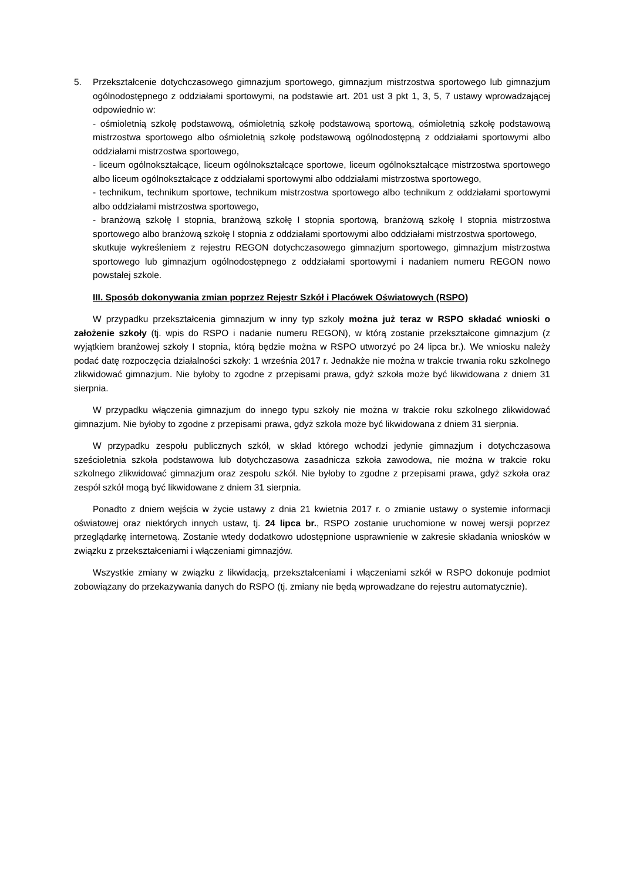5. Przekształcenie dotychczasowego gimnazjum sportowego, gimnazjum mistrzostwa sportowego lub gimnazjum ogólnodostępnego z oddziałami sportowymi, na podstawie art. 201 ust 3 pkt 1, 3, 5, 7 ustawy wprowadzającej odpowiednio w:
- ośmioletnią szkołę podstawową, ośmioletnią szkołę podstawową sportową, ośmioletnią szkołę podstawową mistrzostwa sportowego albo ośmioletnią szkołę podstawową ogólnodostępną z oddziałami sportowymi albo oddziałami mistrzostwa sportowego,
- liceum ogólnokształcące, liceum ogólnokształcące sportowe, liceum ogólnokształcące mistrzostwa sportowego albo liceum ogólnokształcące z oddziałami sportowymi albo oddziałami mistrzostwa sportowego,
- technikum, technikum sportowe, technikum mistrzostwa sportowego albo technikum z oddziałami sportowymi albo oddziałami mistrzostwa sportowego,
- branżową szkołę I stopnia, branżową szkołę I stopnia sportową, branżową szkołę I stopnia mistrzostwa sportowego albo branżową szkołę I stopnia z oddziałami sportowymi albo oddziałami mistrzostwa sportowego,
skutkuje wykreśleniem z rejestru REGON dotychczasowego gimnazjum sportowego, gimnazjum mistrzostwa sportowego lub gimnazjum ogólnodostępnego z oddziałami sportowymi i nadaniem numeru REGON nowo powstałej szkole.
III. Sposób dokonywania zmian poprzez Rejestr Szkół i Placówek Oświatowych (RSPO)
W przypadku przekształcenia gimnazjum w inny typ szkoły można już teraz w RSPO składać wnioski o założenie szkoły (tj. wpis do RSPO i nadanie numeru REGON), w którą zostanie przekształcone gimnazjum (z wyjątkiem branżowej szkoły I stopnia, którą będzie można w RSPO utworzyć po 24 lipca br.). We wniosku należy podać datę rozpoczęcia działalności szkoły: 1 września 2017 r. Jednakże nie można w trakcie trwania roku szkolnego zlikwidować gimnazjum. Nie byłoby to zgodne z przepisami prawa, gdyż szkoła może być likwidowana z dniem 31 sierpnia.
W przypadku włączenia gimnazjum do innego typu szkoły nie można w trakcie roku szkolnego zlikwidować gimnazjum. Nie byłoby to zgodne z przepisami prawa, gdyż szkoła może być likwidowana z dniem 31 sierpnia.
W przypadku zespołu publicznych szkół, w skład którego wchodzi jedynie gimnazjum i dotychczasowa sześcioletnia szkoła podstawowa lub dotychczasowa zasadnicza szkoła zawodowa, nie można w trakcie roku szkolnego zlikwidować gimnazjum oraz zespołu szkół. Nie byłoby to zgodne z przepisami prawa, gdyż szkoła oraz zespół szkół mogą być likwidowane z dniem 31 sierpnia.
Ponadto z dniem wejścia w życie ustawy z dnia 21 kwietnia 2017 r. o zmianie ustawy o systemie informacji oświatowej oraz niektórych innych ustaw, tj. 24 lipca br., RSPO zostanie uruchomione w nowej wersji poprzez przeglądarkę internetową. Zostanie wtedy dodatkowo udostępnione usprawnienie w zakresie składania wniosków w związku z przekształceniami i włączeniami gimnazjów.
Wszystkie zmiany w związku z likwidacją, przekształceniami i włączeniami szkół w RSPO dokonuje podmiot zobowiązany do przekazywania danych do RSPO (tj. zmiany nie będą wprowadzane do rejestru automatycznie).